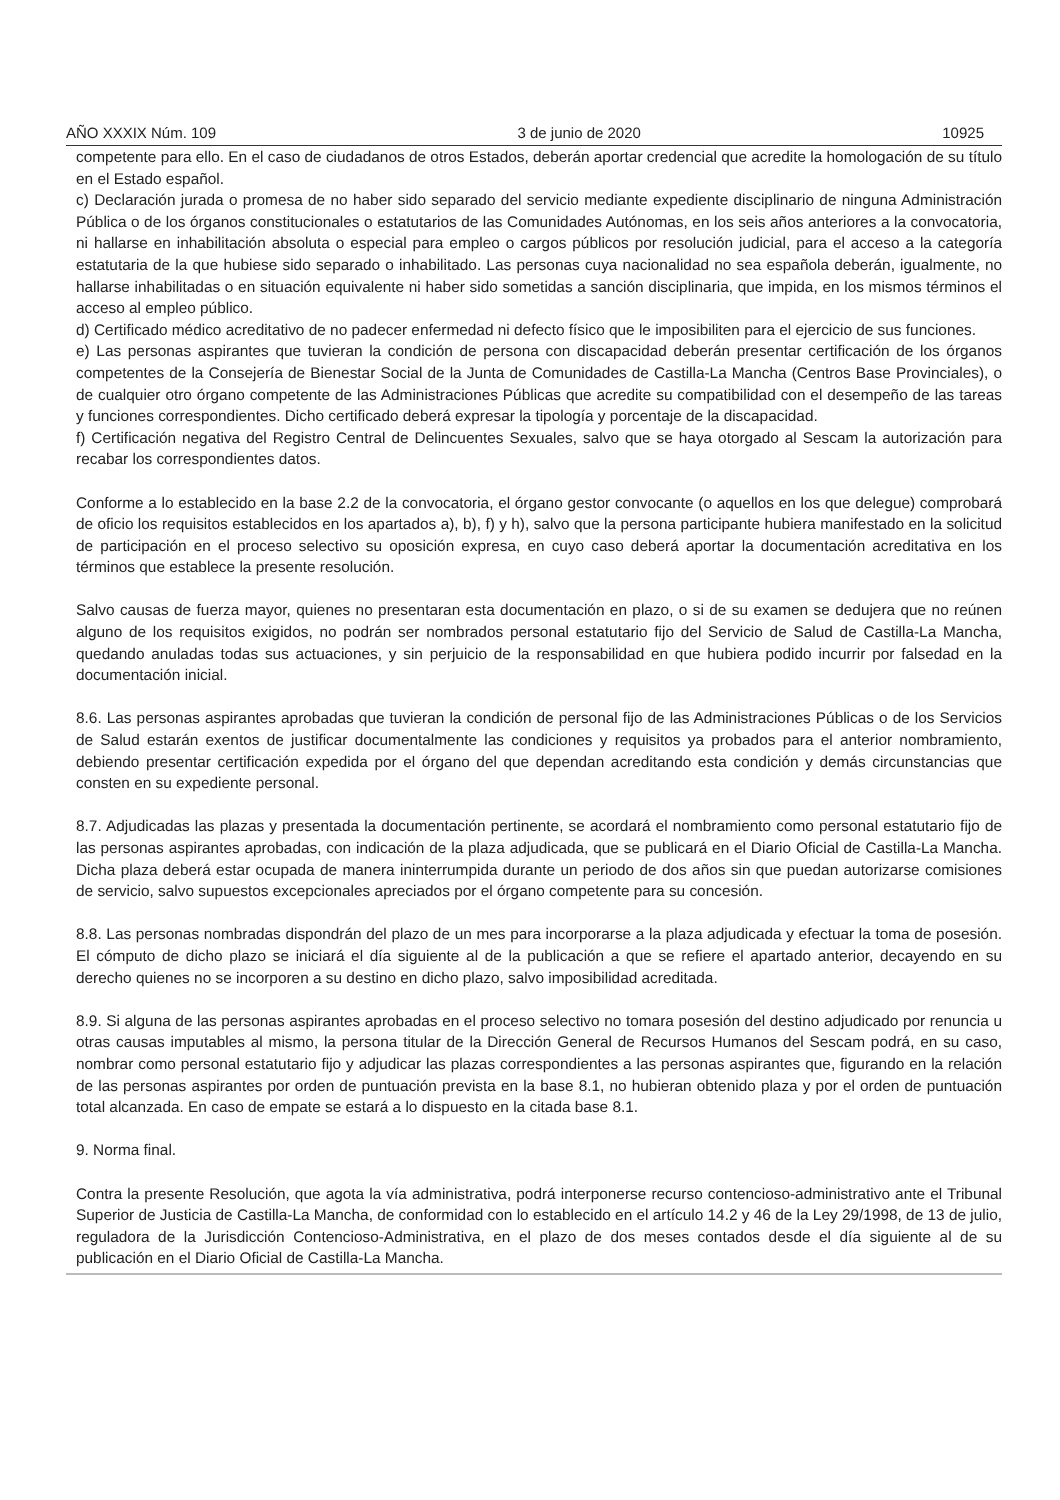AÑO XXXIX Núm. 109 3 de junio de 2020 10925
competente para ello. En el caso de ciudadanos de otros Estados, deberán aportar credencial que acredite la homologación de su título en el Estado español.
c) Declaración jurada o promesa de no haber sido separado del servicio mediante expediente disciplinario de ninguna Administración Pública o de los órganos constitucionales o estatutarios de las Comunidades Autónomas, en los seis años anteriores a la convocatoria, ni hallarse en inhabilitación absoluta o especial para empleo o cargos públicos por resolución judicial, para el acceso a la categoría estatutaria de la que hubiese sido separado o inhabilitado. Las personas cuya nacionalidad no sea española deberán, igualmente, no hallarse inhabilitadas o en situación equivalente ni haber sido sometidas a sanción disciplinaria, que impida, en los mismos términos el acceso al empleo público.
d) Certificado médico acreditativo de no padecer enfermedad ni defecto físico que le imposibiliten para el ejercicio de sus funciones.
e) Las personas aspirantes que tuvieran la condición de persona con discapacidad deberán presentar certificación de los órganos competentes de la Consejería de Bienestar Social de la Junta de Comunidades de Castilla-La Mancha (Centros Base Provinciales), o de cualquier otro órgano competente de las Administraciones Públicas que acredite su compatibilidad con el desempeño de las tareas y funciones correspondientes. Dicho certificado deberá expresar la tipología y porcentaje de la discapacidad.
f) Certificación negativa del Registro Central de Delincuentes Sexuales, salvo que se haya otorgado al Sescam la autorización para recabar los correspondientes datos.
Conforme a lo establecido en la base 2.2 de la convocatoria, el órgano gestor convocante (o aquellos en los que delegue) comprobará de oficio los requisitos establecidos en los apartados a), b), f) y h), salvo que la persona participante hubiera manifestado en la solicitud de participación en el proceso selectivo su oposición expresa, en cuyo caso deberá aportar la documentación acreditativa en los términos que establece la presente resolución.
Salvo causas de fuerza mayor, quienes no presentaran esta documentación en plazo, o si de su examen se dedujera que no reúnen alguno de los requisitos exigidos, no podrán ser nombrados personal estatutario fijo del Servicio de Salud de Castilla-La Mancha, quedando anuladas todas sus actuaciones, y sin perjuicio de la responsabilidad en que hubiera podido incurrir por falsedad en la documentación inicial.
8.6. Las personas aspirantes aprobadas que tuvieran la condición de personal fijo de las Administraciones Públicas o de los Servicios de Salud estarán exentos de justificar documentalmente las condiciones y requisitos ya probados para el anterior nombramiento, debiendo presentar certificación expedida por el órgano del que dependan acreditando esta condición y demás circunstancias que consten en su expediente personal.
8.7. Adjudicadas las plazas y presentada la documentación pertinente, se acordará el nombramiento como personal estatutario fijo de las personas aspirantes aprobadas, con indicación de la plaza adjudicada, que se publicará en el Diario Oficial de Castilla-La Mancha. Dicha plaza deberá estar ocupada de manera ininterrumpida durante un periodo de dos años sin que puedan autorizarse comisiones de servicio, salvo supuestos excepcionales apreciados por el órgano competente para su concesión.
8.8. Las personas nombradas dispondrán del plazo de un mes para incorporarse a la plaza adjudicada y efectuar la toma de posesión. El cómputo de dicho plazo se iniciará el día siguiente al de la publicación a que se refiere el apartado anterior, decayendo en su derecho quienes no se incorporen a su destino en dicho plazo, salvo imposibilidad acreditada.
8.9. Si alguna de las personas aspirantes aprobadas en el proceso selectivo no tomara posesión del destino adjudicado por renuncia u otras causas imputables al mismo, la persona titular de la Dirección General de Recursos Humanos del Sescam podrá, en su caso, nombrar como personal estatutario fijo y adjudicar las plazas correspondientes a las personas aspirantes que, figurando en la relación de las personas aspirantes por orden de puntuación prevista en la base 8.1, no hubieran obtenido plaza y por el orden de puntuación total alcanzada. En caso de empate se estará a lo dispuesto en la citada base 8.1.
9. Norma final.
Contra la presente Resolución, que agota la vía administrativa, podrá interponerse recurso contencioso-administrativo ante el Tribunal Superior de Justicia de Castilla-La Mancha, de conformidad con lo establecido en el artículo 14.2 y 46 de la Ley 29/1998, de 13 de julio, reguladora de la Jurisdicción Contencioso-Administrativa, en el plazo de dos meses contados desde el día siguiente al de su publicación en el Diario Oficial de Castilla-La Mancha.